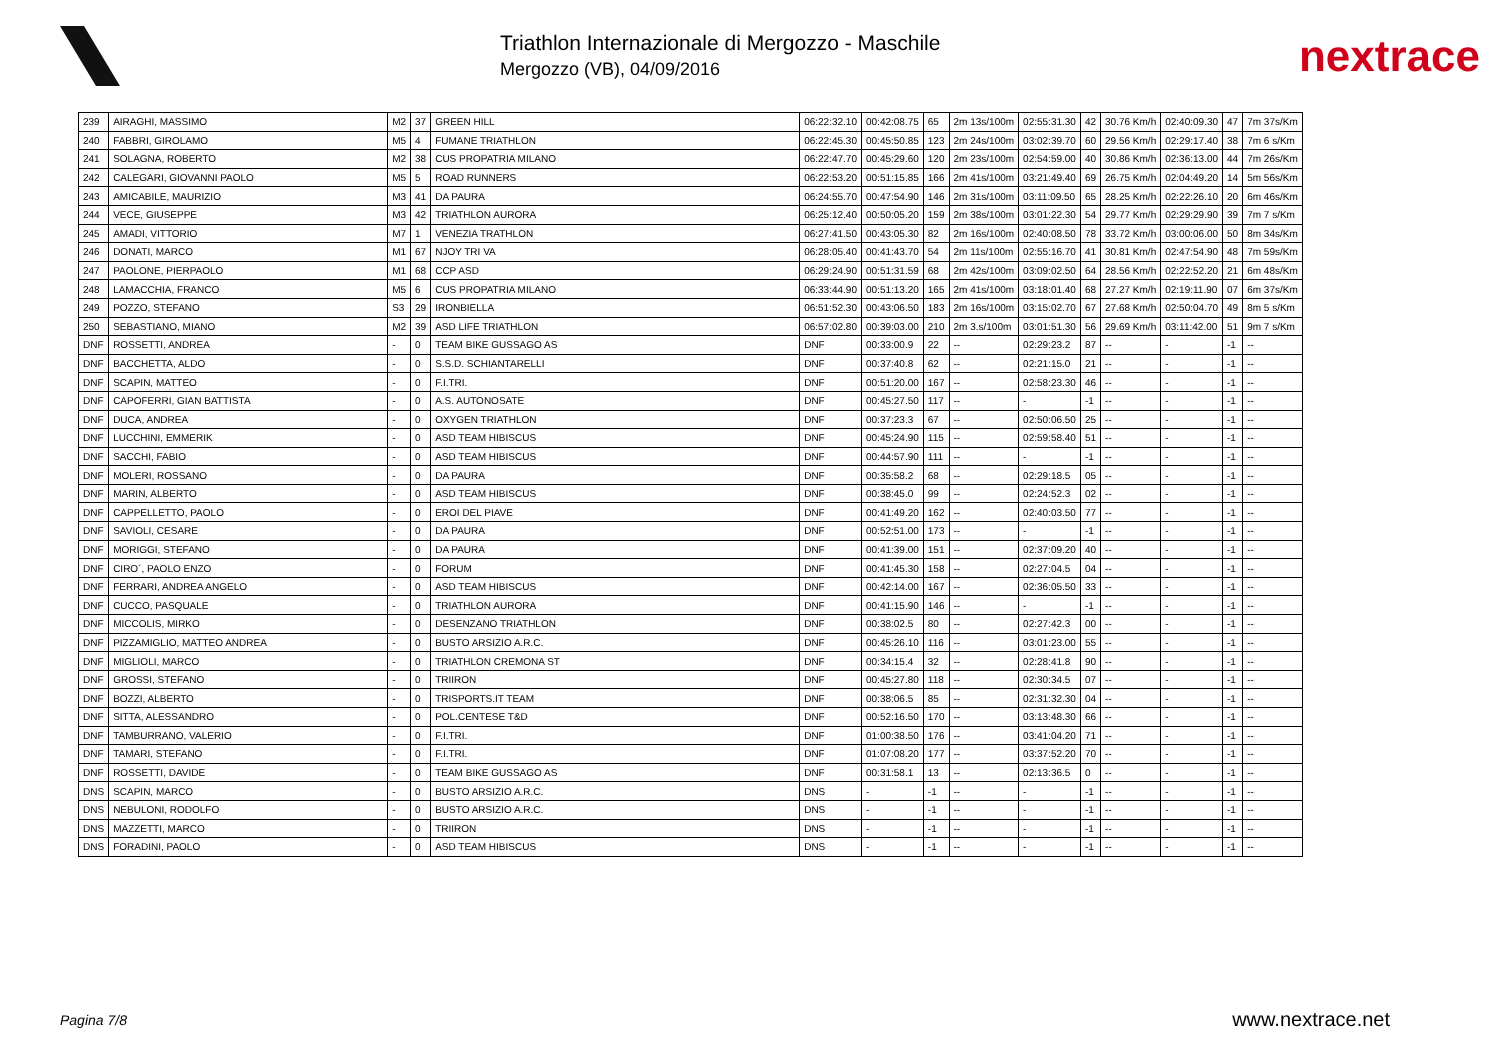Triathlon Internazionale di Mergozzo - Maschile
Mergozzo (VB), 04/09/2016
nextrace
| 239 | AIRAGHI, MASSIMO | M2 | 37 | GREEN HILL | 06:22:32.10 | 00:42:08.75 | 65 | 2m 13s/100m | 02:55:31.30 | 42 | 30.76 Km/h | 02:40:09.30 | 47 | 7m 37s/Km |
| 240 | FABBRI, GIROLAMO | M5 | 4 | FUMANE TRIATHLON | 06:22:45.30 | 00:45:50.85 | 123 | 2m 24s/100m | 03:02:39.70 | 60 | 29.56 Km/h | 02:29:17.40 | 38 | 7m 6 s/Km |
| 241 | SOLAGNA, ROBERTO | M2 | 38 | CUS PROPATRIA MILANO | 06:22:47.70 | 00:45:29.60 | 120 | 2m 23s/100m | 02:54:59.00 | 40 | 30.86 Km/h | 02:36:13.00 | 44 | 7m 26s/Km |
| 242 | CALEGARI, GIOVANNI PAOLO | M5 | 5 | ROAD RUNNERS | 06:22:53.20 | 00:51:15.85 | 166 | 2m 41s/100m | 03:21:49.40 | 69 | 26.75 Km/h | 02:04:49.20 | 14 | 5m 56s/Km |
| 243 | AMICABILE, MAURIZIO | M3 | 41 | DA PAURA | 06:24:55.70 | 00:47:54.90 | 146 | 2m 31s/100m | 03:11:09.50 | 65 | 28.25 Km/h | 02:22:26.10 | 20 | 6m 46s/Km |
| 244 | VECE, GIUSEPPE | M3 | 42 | TRIATHLON AURORA | 06:25:12.40 | 00:50:05.20 | 159 | 2m 38s/100m | 03:01:22.30 | 54 | 29.77 Km/h | 02:29:29.90 | 39 | 7m 7 s/Km |
| 245 | AMADI, VITTORIO | M7 | 1 | VENEZIA TRATHLON | 06:27:41.50 | 00:43:05.30 | 82 | 2m 16s/100m | 02:40:08.50 | 78 | 33.72 Km/h | 03:00:06.00 | 50 | 8m 34s/Km |
| 246 | DONATI, MARCO | M1 | 67 | NJOY TRI VA | 06:28:05.40 | 00:41:43.70 | 54 | 2m 11s/100m | 02:55:16.70 | 41 | 30.81 Km/h | 02:47:54.90 | 48 | 7m 59s/Km |
| 247 | PAOLONE, PIERPAOLO | M1 | 68 | CCP ASD | 06:29:24.90 | 00:51:31.59 | 68 | 2m 42s/100m | 03:09:02.50 | 64 | 28.56 Km/h | 02:22:52.20 | 21 | 6m 48s/Km |
| 248 | LAMACCHIA, FRANCO | M5 | 6 | CUS PROPATRIA MILANO | 06:33:44.90 | 00:51:13.20 | 165 | 2m 41s/100m | 03:18:01.40 | 68 | 27.27 Km/h | 02:19:11.90 | 07 | 6m 37s/Km |
| 249 | POZZO, STEFANO | S3 | 29 | IRONBIELLA | 06:51:52.30 | 00:43:06.50 | 183 | 2m 16s/100m | 03:15:02.70 | 67 | 27.68 Km/h | 02:50:04.70 | 49 | 8m 5 s/Km |
| 250 | SEBASTIANO, MIANO | M2 | 39 | ASD LIFE TRIATHLON | 06:57:02.80 | 00:39:03.00 | 210 | 2m 3.s/100m | 03:01:51.30 | 56 | 29.69 Km/h | 03:11:42.00 | 51 | 9m 7 s/Km |
| DNF | ROSSETTI, ANDREA | - | 0 | TEAM BIKE GUSSAGO AS | DNF | 00:33:00.9 | 22 | -- | 02:29:23.2 | 87 | -- | - | -1 | -- |
| DNF | BACCHETTA, ALDO | - | 0 | S.S.D. SCHIANTARELLI | DNF | 00:37:40.8 | 62 | -- | 02:21:15.0 | 21 | -- | - | -1 | -- |
| DNF | SCAPIN, MATTEO | - | 0 | F.I.TRI. | DNF | 00:51:20.00 | 167 | -- | 02:58:23.30 | 46 | -- | - | -1 | -- |
| DNF | CAPOFERRI, GIAN BATTISTA | - | 0 | A.S. AUTONOSATE | DNF | 00:45:27.50 | 117 | -- | - | -1 | -- | - | -1 | -- |
| DNF | DUCA, ANDREA | - | 0 | OXYGEN TRIATHLON | DNF | 00:37:23.3 | 67 | -- | 02:50:06.50 | 25 | -- | - | -1 | -- |
| DNF | LUCCHINI, EMMERIK | - | 0 | ASD TEAM HIBISCUS | DNF | 00:45:24.90 | 115 | -- | 02:59:58.40 | 51 | -- | - | -1 | -- |
| DNF | SACCHI, FABIO | - | 0 | ASD TEAM HIBISCUS | DNF | 00:44:57.90 | 111 | -- | - | -1 | -- | - | -1 | -- |
| DNF | MOLERI, ROSSANO | - | 0 | DA PAURA | DNF | 00:35:58.2 | 68 | -- | 02:29:18.5 | 05 | -- | - | -1 | -- |
| DNF | MARIN, ALBERTO | - | 0 | ASD TEAM HIBISCUS | DNF | 00:38:45.0 | 99 | -- | 02:24:52.3 | 02 | -- | - | -1 | -- |
| DNF | CAPPELLETTO, PAOLO | - | 0 | EROI DEL PIAVE | DNF | 00:41:49.20 | 162 | -- | 02:40:03.50 | 77 | -- | - | -1 | -- |
| DNF | SAVIOLI, CESARE | - | 0 | DA PAURA | DNF | 00:52:51.00 | 173 | -- | - | -1 | -- | - | -1 | -- |
| DNF | MORIGGI, STEFANO | - | 0 | DA PAURA | DNF | 00:41:39.00 | 151 | -- | 02:37:09.20 | 40 | -- | - | -1 | -- |
| DNF | CIRO´, PAOLO ENZO | - | 0 | FORUM | DNF | 00:41:45.30 | 158 | -- | 02:27:04.5 | 04 | -- | - | -1 | -- |
| DNF | FERRARI, ANDREA ANGELO | - | 0 | ASD TEAM HIBISCUS | DNF | 00:42:14.00 | 167 | -- | 02:36:05.50 | 33 | -- | - | -1 | -- |
| DNF | CUCCO, PASQUALE | - | 0 | TRIATHLON AURORA | DNF | 00:41:15.90 | 146 | -- | - | -1 | -- | - | -1 | -- |
| DNF | MICCOLIS, MIRKO | - | 0 | DESENZANO TRIATHLON | DNF | 00:38:02.5 | 80 | -- | 02:27:42.3 | 00 | -- | - | -1 | -- |
| DNF | PIZZAMIGLIO, MATTEO ANDREA | - | 0 | BUSTO ARSIZIO A.R.C. | DNF | 00:45:26.10 | 116 | -- | 03:01:23.00 | 55 | -- | - | -1 | -- |
| DNF | MIGLIOLI, MARCO | - | 0 | TRIATHLON CREMONA ST | DNF | 00:34:15.4 | 32 | -- | 02:28:41.8 | 90 | -- | - | -1 | -- |
| DNF | GROSSI, STEFANO | - | 0 | TRIIRON | DNF | 00:45:27.80 | 118 | -- | 02:30:34.5 | 07 | -- | - | -1 | -- |
| DNF | BOZZI, ALBERTO | - | 0 | TRISPORTS.IT TEAM | DNF | 00:38:06.5 | 85 | -- | 02:31:32.30 | 04 | -- | - | -1 | -- |
| DNF | SITTA, ALESSANDRO | - | 0 | POL.CENTESE T&D | DNF | 00:52:16.50 | 170 | -- | 03:13:48.30 | 66 | -- | - | -1 | -- |
| DNF | TAMBURRANO, VALERIO | - | 0 | F.I.TRI. | DNF | 01:00:38.50 | 176 | -- | 03:41:04.20 | 71 | -- | - | -1 | -- |
| DNF | TAMARI, STEFANO | - | 0 | F.I.TRI. | DNF | 01:07:08.20 | 177 | -- | 03:37:52.20 | 70 | -- | - | -1 | -- |
| DNF | ROSSETTI, DAVIDE | - | 0 | TEAM BIKE GUSSAGO AS | DNF | 00:31:58.1 | 13 | -- | 02:13:36.5 | 0 | -- | - | -1 | -- |
| DNS | SCAPIN, MARCO | - | 0 | BUSTO ARSIZIO A.R.C. | DNS | - | -1 | -- | - | -1 | -- | - | -1 | -- |
| DNS | NEBULONI, RODOLFO | - | 0 | BUSTO ARSIZIO A.R.C. | DNS | - | -1 | -- | - | -1 | -- | - | -1 | -- |
| DNS | MAZZETTI, MARCO | - | 0 | TRIIRON | DNS | - | -1 | -- | - | -1 | -- | - | -1 | -- |
| DNS | FORADINI, PAOLO | - | 0 | ASD TEAM HIBISCUS | DNS | - | -1 | -- | - | -1 | -- | - | -1 | -- |
Pagina 7/8 www.nextrace.net